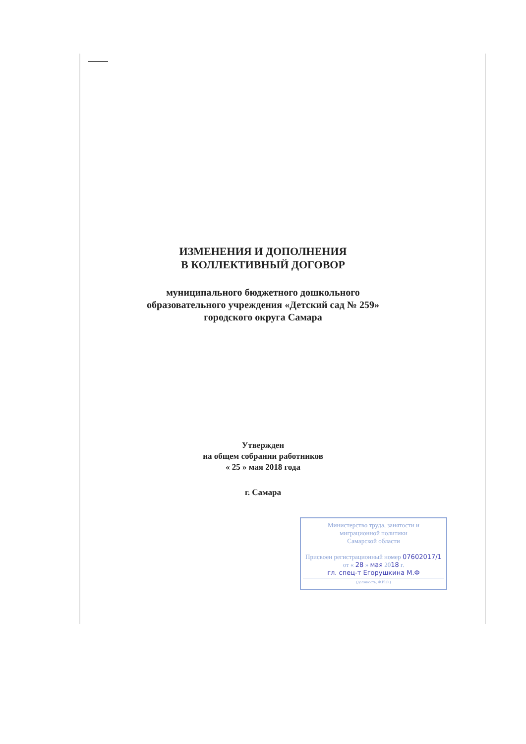ИЗМЕНЕНИЯ И ДОПОЛНЕНИЯ
В КОЛЛЕКТИВНЫЙ ДОГОВОР
муниципального бюджетного дошкольного
образовательного учреждения «Детский сад № 259»
городского округа Самара
Утвержден
на общем собрании работников
« 25 » мая 2018 года
г. Самара
Министерство труда, занятости и
миграционной политики
Самарской области
Присвоен регистрационный номер 07602017/1
от « 28 » мая 2018 г.
гл. спец-т Егорушкина М.Ф
(должность, Ф.И.О.)